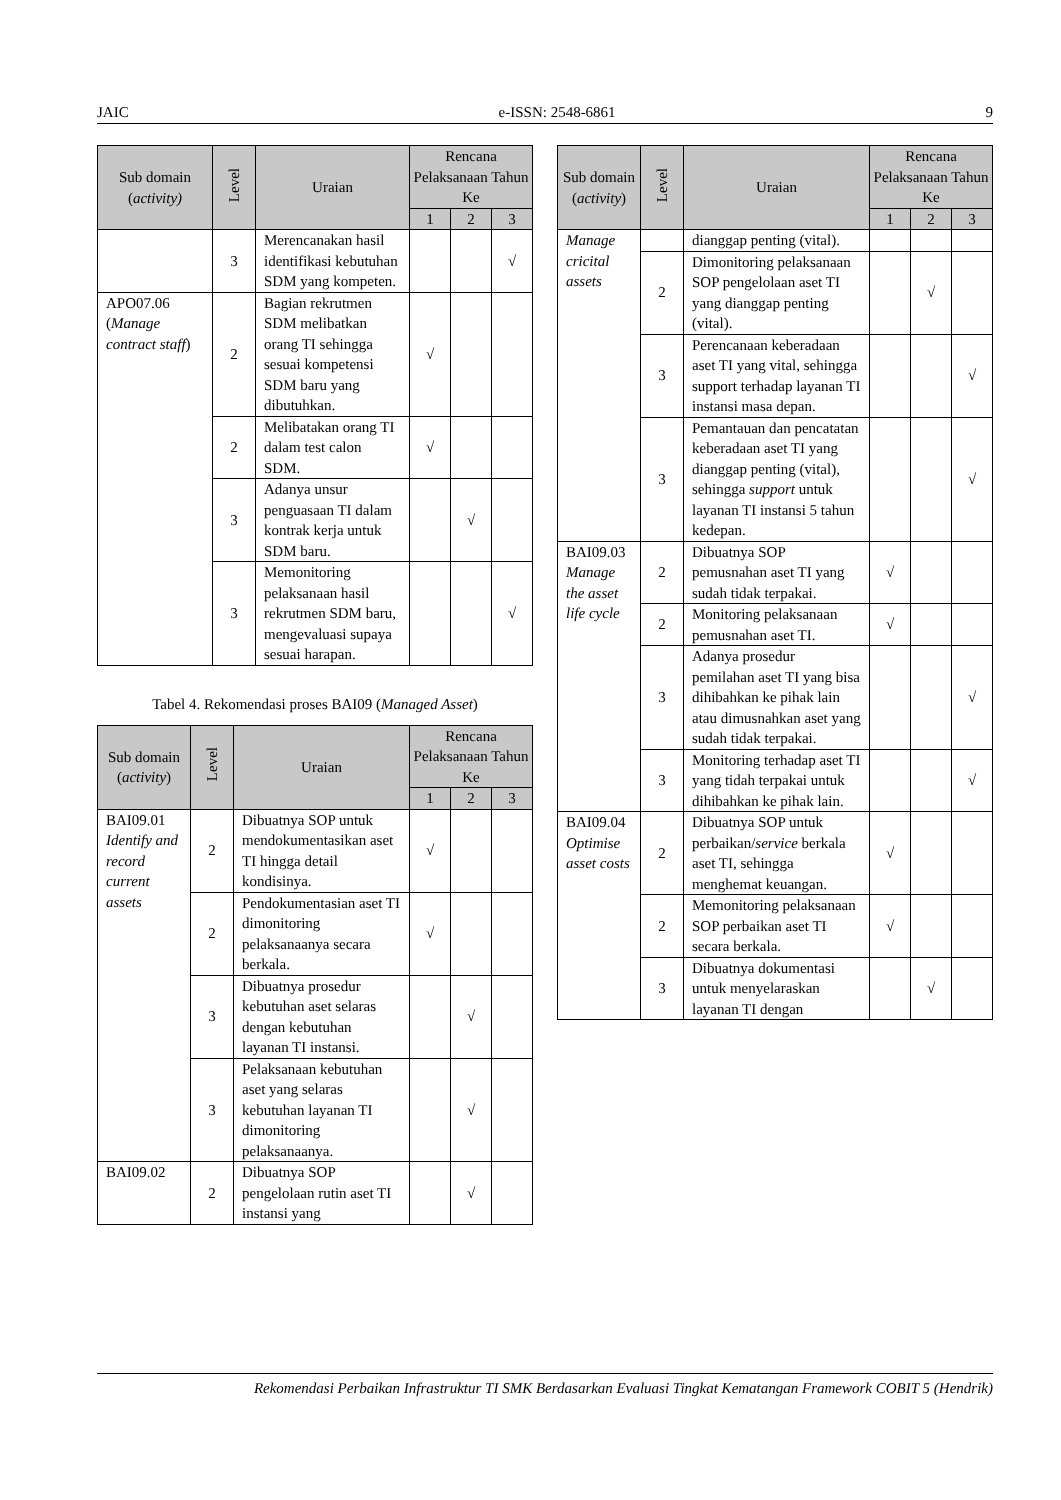JAIC e-ISSN: 2548-6861 9
| Sub domain ( activity) | Level | Uraian | Rencana Pelaksanaan Tahun Ke | | |
| --- | --- | --- | --- | --- | --- |
| | | | 1 | 2 | 3 |
| | 3 | Merencanakan hasil identifikasi kebutuhan SDM yang kompeten. | | | √ |
| APO07.06 ( Manage contract staff ) | 2 | Bagian rekrutmen SDM melibatkan orang TI sehingga sesuai kompetensi SDM baru yang dibutuhkan. | √ | | |
| | 2 | Melibatakan orang TI dalam test calon SDM. | √ | | |
| | 3 | Adanya unsur penguasaan TI dalam kontrak kerja untuk SDM baru. | | √ | |
| | 3 | Memonitoring pelaksanaan hasil rekrutmen SDM baru, mengevaluasi supaya sesuai harapan. | | | √ |
Tabel 4. Rekomendasi proses BAI09 (Managed Asset)
| Sub domain ( activity ) | Level | Uraian | Rencana Pelaksanaan Tahun Ke | | |
| --- | --- | --- | --- | --- | --- |
| | | | 1 | 2 | 3 |
| BAI09.01 Identify and record current assets | 2 | Dibuatnya SOP untuk mendokumentasikan aset TI hingga detail kondisinya. | √ | | |
| | 2 | Pendokumentasian aset TI dimonitoring pelaksanaanya secara berkala. | √ | | |
| | 3 | Dibuatnya prosedur kebutuhan aset selaras dengan kebutuhan layanan TI instansi. | | √ | |
| | 3 | Pelaksanaan kebutuhan aset yang selaras kebutuhan layanan TI dimonitoring pelaksanaanya. | | √ | |
| BAI09.02 | 2 | Dibuatnya SOP pengelolaan rutin aset TI instansi yang | | √ | |
| Sub domain ( activity ) | Level | Uraian | Rencana Pelaksanaan Tahun Ke | | |
| --- | --- | --- | --- | --- | --- |
| | | | 1 | 2 | 3 |
| Manage cricital assets | | dianggap penting (vital). | | | |
| | 2 | Dimonitoring pelaksanaan SOP pengelolaan aset TI yang dianggap penting (vital). | | √ | |
| | 3 | Perencanaan keberadaan aset TI yang vital, sehingga support terhadap layanan TI instansi masa depan. | | | √ |
| | 3 | Pemantauan dan pencatatan keberadaan aset TI yang dianggap penting (vital), sehingga support untuk layanan TI instansi 5 tahun kedepan. | | | √ |
| BAI09.03 Manage the asset life cycle | 2 | Dibuatnya SOP pemusnahan aset TI yang sudah tidak terpakai. | √ | | |
| | 2 | Monitoring pelaksanaan pemusnahan aset TI. | √ | | |
| | 3 | Adanya prosedur pemilahan aset TI yang bisa dihibahkan ke pihak lain atau dimusnahkan aset yang sudah tidak terpakai. | | | √ |
| | 3 | Monitoring terhadap aset TI yang tidah terpakai untuk dihibahkan ke pihak lain. | | | √ |
| BAI09.04 Optimise asset costs | 2 | Dibuatnya SOP untuk perbaikan/ service berkala aset TI, sehingga menghemat keuangan. | √ | | |
| | 2 | Memonitoring pelaksanaan SOP perbaikan aset TI secara berkala. | √ | | |
| | 3 | Dibuatnya dokumentasi untuk menyelaraskan layanan TI dengan | | √ | |
Rekomendasi Perbaikan Infrastruktur TI SMK Berdasarkan Evaluasi Tingkat Kematangan Framework COBIT 5 (Hendrik)